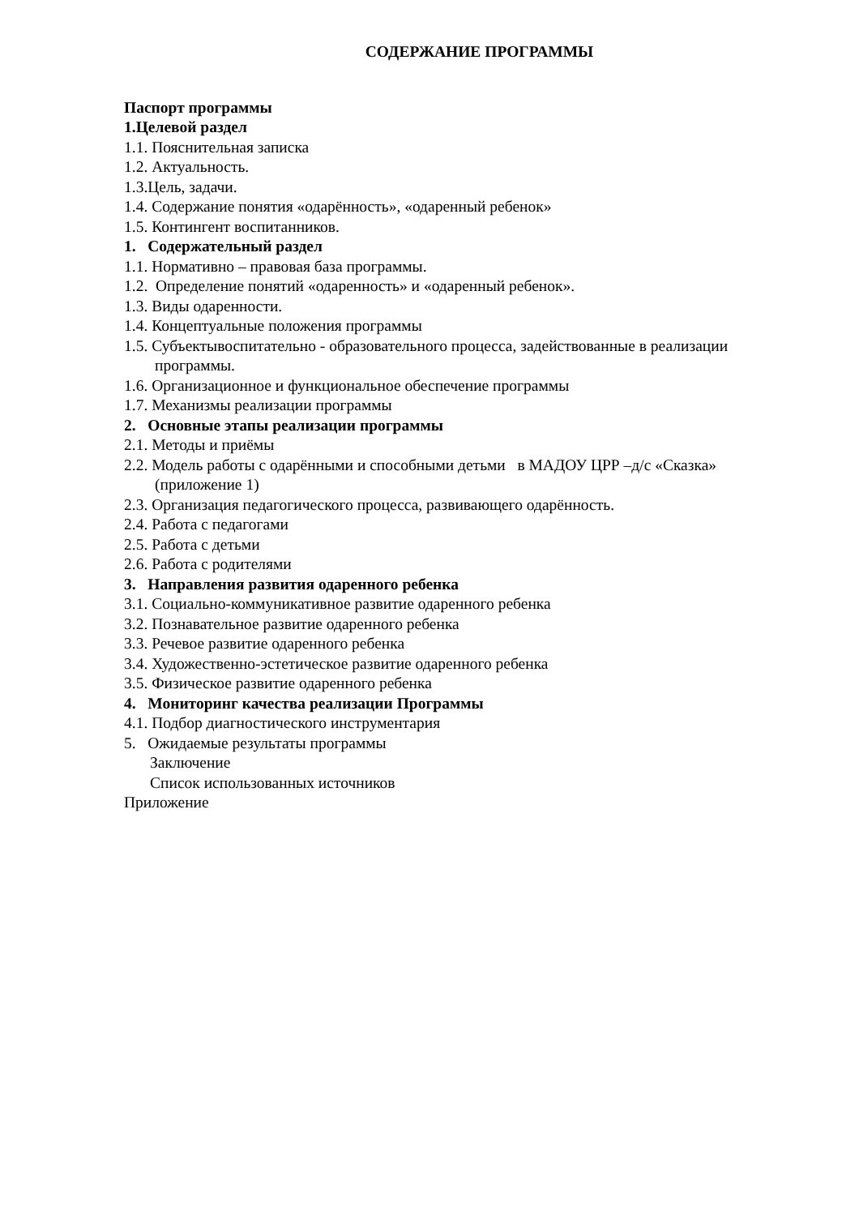СОДЕРЖАНИЕ ПРОГРАММЫ
Паспорт программы
1.Целевой раздел
1.1. Пояснительная записка
1.2. Актуальность.
1.3.Цель, задачи.
1.4. Содержание понятия «одарённость», «одаренный ребенок»
1.5. Контингент воспитанников.
1. Содержательный раздел
1.1. Нормативно – правовая база программы.
1.2. Определение понятий «одаренность» и «одаренный ребенок».
1.3. Виды одаренности.
1.4. Концептуальные положения программы
1.5. Субъектывоспитательно - образовательного процесса, задействованные в реализации программы.
1.6. Организационное и функциональное обеспечение программы
1.7. Механизмы реализации программы
2. Основные этапы реализации программы
2.1. Методы и приёмы
2.2. Модель работы с одарёнными и способными детьми в МАДОУ ЦРР –д/с «Сказка» (приложение 1)
2.3. Организация педагогического процесса, развивающего одарённость.
2.4. Работа с педагогами
2.5. Работа с детьми
2.6. Работа с родителями
3. Направления развития одаренного ребенка
3.1. Социально-коммуникативное развитие одаренного ребенка
3.2. Познавательное развитие одаренного ребенка
3.3. Речевое развитие одаренного ребенка
3.4. Художественно-эстетическое развитие одаренного ребенка
3.5. Физическое развитие одаренного ребенка
4. Мониторинг качества реализации Программы
4.1. Подбор диагностического инструментария
5. Ожидаемые результаты программы
Заключение
Список использованных источников
Приложение